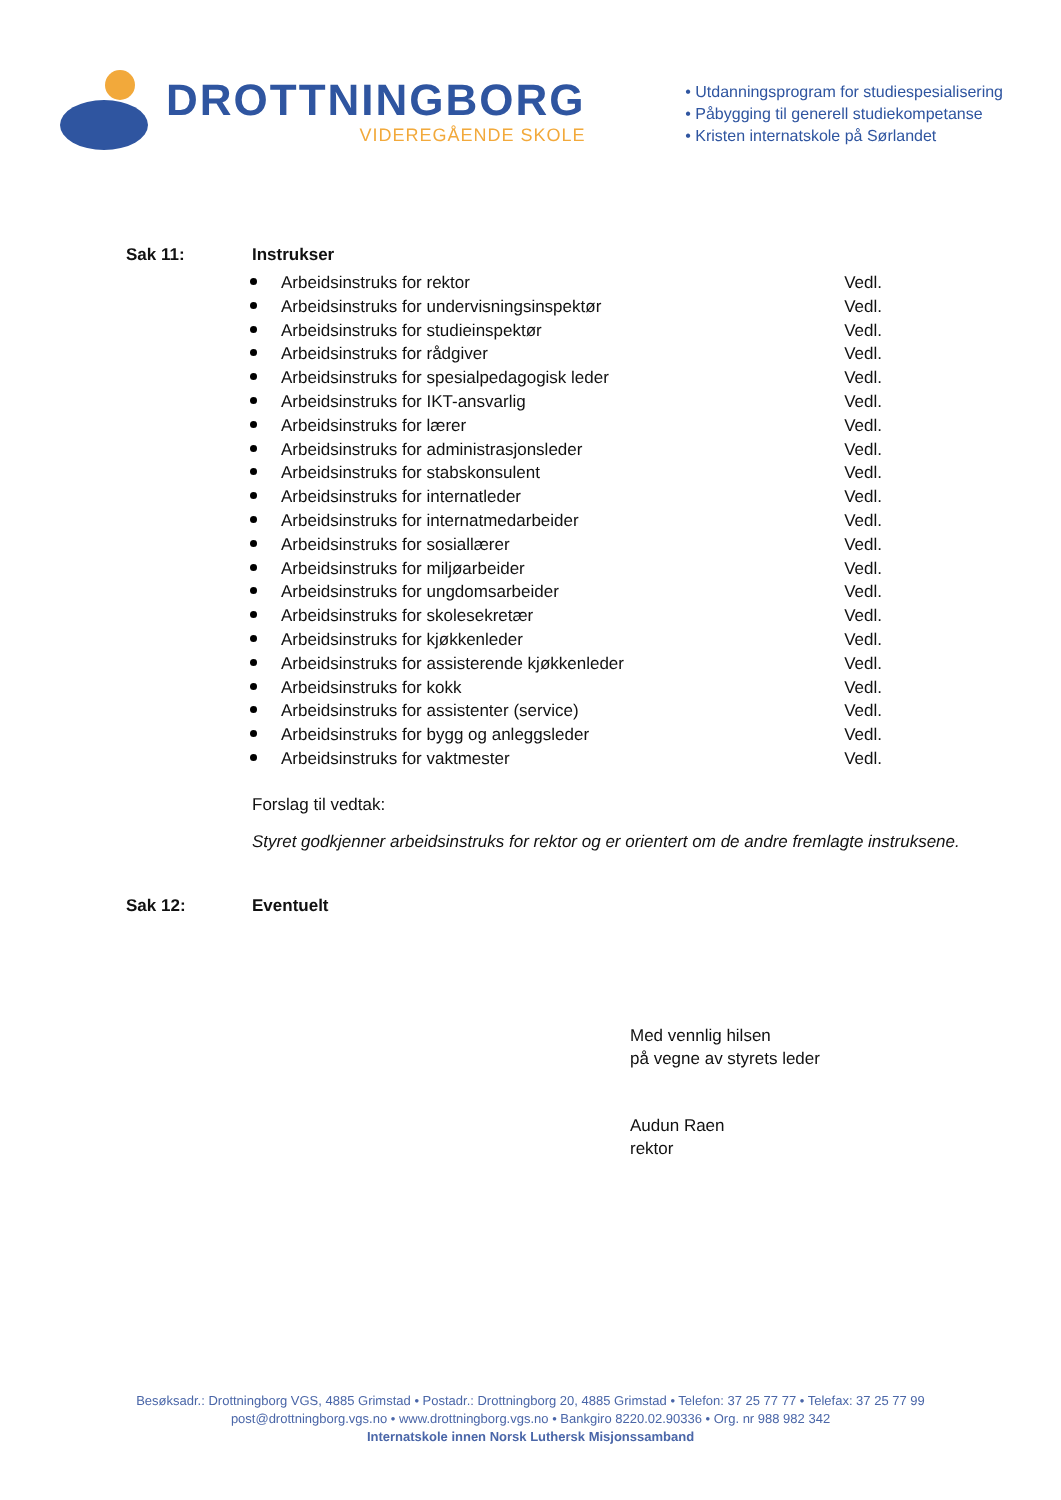DROTTNINGBORG
VIDEREGÅENDE SKOLE
• Utdanningsprogram for studiespesialisering
• Påbygging til generell studiekompetanse
• Kristen internatskole på Sørlandet
Sak 11: Instrukser
Arbeidsinstruks for rektor Vedl.
Arbeidsinstruks for undervisningsinspektør Vedl.
Arbeidsinstruks for studieinspektør Vedl.
Arbeidsinstruks for rådgiver Vedl.
Arbeidsinstruks for spesialpedagogisk leder Vedl.
Arbeidsinstruks for IKT-ansvarlig Vedl.
Arbeidsinstruks for lærer Vedl.
Arbeidsinstruks for administrasjonsleder Vedl.
Arbeidsinstruks for stabskonsulent Vedl.
Arbeidsinstruks for internatleder Vedl.
Arbeidsinstruks for internatmedarbeider Vedl.
Arbeidsinstruks for sosiallærer Vedl.
Arbeidsinstruks for miljøarbeider Vedl.
Arbeidsinstruks for ungdomsarbeider Vedl.
Arbeidsinstruks for skolesekretær Vedl.
Arbeidsinstruks for kjøkkenleder Vedl.
Arbeidsinstruks for assisterende kjøkkenleder Vedl.
Arbeidsinstruks for kokk Vedl.
Arbeidsinstruks for assistenter (service) Vedl.
Arbeidsinstruks for bygg og anleggsleder Vedl.
Arbeidsinstruks for vaktmester Vedl.
Forslag til vedtak:
Styret godkjenner arbeidsinstruks for rektor og er orientert om de andre fremlagte instruksene.
Sak 12: Eventuelt
Med vennlig hilsen
på vegne av styrets leder
Audun Raen
rektor
Besøksadr.: Drottningborg VGS, 4885 Grimstad • Postadr.: Drottningborg 20, 4885 Grimstad • Telefon: 37 25 77 77 • Telefax: 37 25 77 99
post@drottningborg.vgs.no • www.drottningborg.vgs.no • Bankgiro 8220.02.90336 • Org. nr 988 982 342
Internatskole innen Norsk Luthersk Misjonssamband